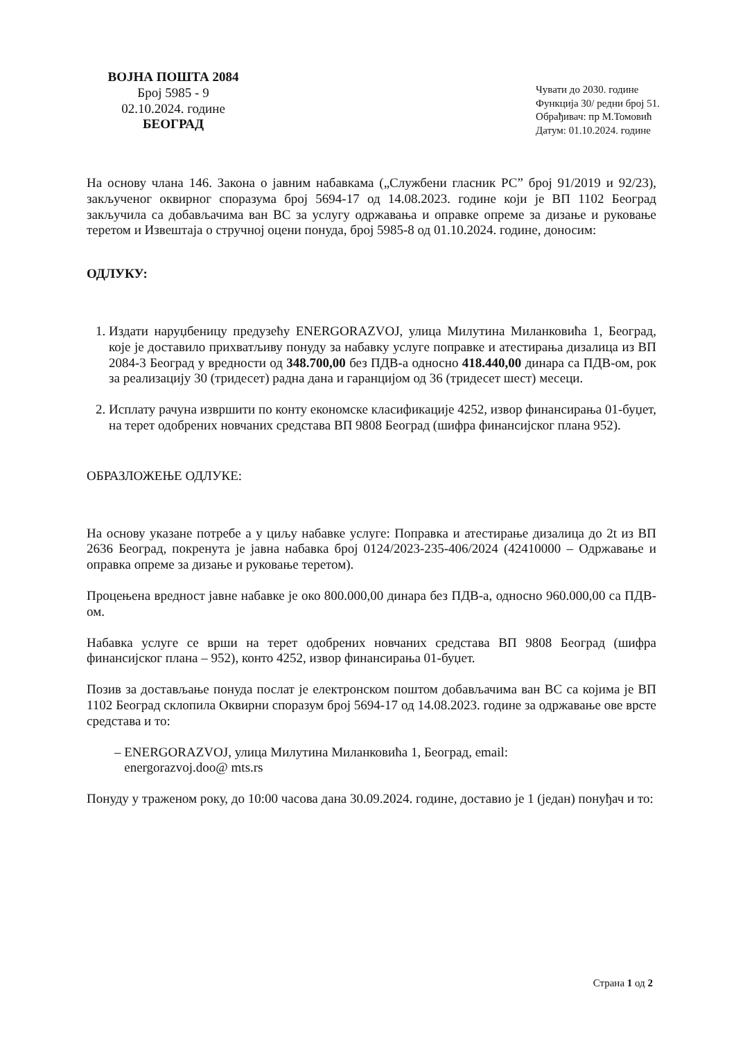ВОЈНА ПОШТА 2084
Број 5985 - 9
02.10.2024. године
БЕОГРАД
Чувати до 2030. године
Функција 30/ редни број 51.
Обрађивач: пр М.Томовић
Датум: 01.10.2024. године
На основу члана 146. Закона о јавним набавкама („Службени гласник РС” број 91/2019 и 92/23), закљученог оквирног споразума број 5694-17 од 14.08.2023. године који је ВП 1102 Београд закључила са добављачима ван ВС за услугу одржавања и оправке опреме за дизање и руковање теретом и Извештаја о стручној оцени понуда, број 5985-8 од 01.10.2024. године, доносим:
ОДЛУКУ:
1. Издати наруџбеницу предузећу ENERGORAZVOJ, улица Милутина Миланковића 1, Београд, које је доставило прихватљиву понуду за набавку услуге поправке и атестирања дизалица из ВП 2084-3 Београд у вредности од 348.700,00 без ПДВ-а односно 418.440,00 динара са ПДВ-ом, рок за реализацију 30 (тридесет) радна дана и гаранцијом од 36 (тридесет шест) месеци.
2. Исплату рачуна извршити по конту економске класификације 4252, извор финансирања 01-буџет, на терет одобрених новчаних средстава ВП 9808 Београд (шифра финансијског плана 952).
ОБРАЗЛОЖЕЊЕ ОДЛУКЕ:
На основу указане потребе а у циљу набавке услуге: Поправка и атестирање дизалица до 2t из ВП 2636 Београд, покренута је јавна набавка број 0124/2023-235-406/2024 (42410000 – Одржавање и оправка опреме за дизање и руковање теретом).
Процењена вредност јавне набавке је око 800.000,00 динара без ПДВ-а, односно 960.000,00 са ПДВ-ом.
Набавка услуге се врши на терет одобрених новчаних средстава ВП 9808 Београд (шифра финансијског плана – 952), конто 4252, извор финансирања 01-буџет.
Позив за достављање понуда послат је електронском поштом добављачима ван ВС са којима је ВП 1102 Београд склопила Оквирни споразум број 5694-17 од 14.08.2023. године за одржавање ове врсте средстава и то:
– ENERGORAZVOJ, улица Милутина Миланковића 1, Београд, email:
energorazvoj.doo@ mts.rs
Понуду у траженом року, до 10:00 часова дана 30.09.2024. године, доставио је 1 (један) понуђач и то:
Страна 1 од 2